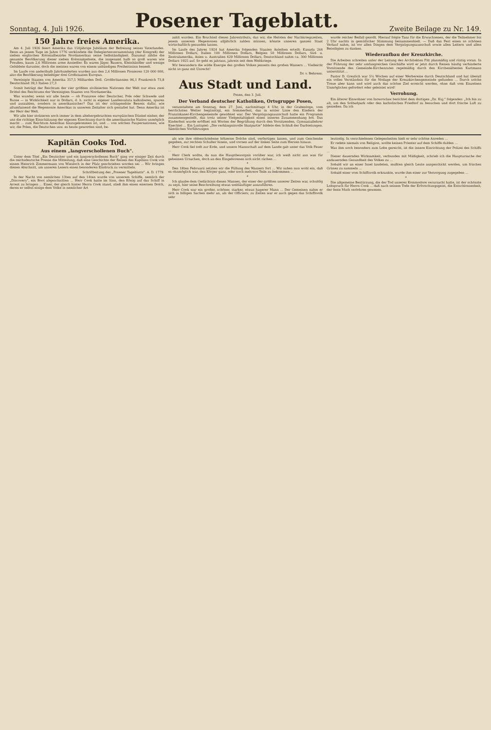Sonntag, 4. Juli 1926. Posener Tageblatt. Zweite Beilage zu Nr. 149.
150 Jahre freies Amerika.
Am 4. Juli 1926 feiert Amerika das 150jährige Jubiläum der Befreiung seines Vaterlandes. Denn an jenem Tage im Jahre 1776 verkündete die Delegiertenversammlung (der Kongreß) der sieben englischen Kolonialbezirke Nordamerikas seine Selbständigkeit. Dazumal zählte die gesamte Bevölkerung dieser sieben Kolonialgebiete, die insgesamt halb so groß waren wie Preußen, kaum 2,6 Millionen arme Ansiedler. Es waren Jäger, Bauern, Kleinhändler und wenige Gebildete darunter, doch die meisten waren von einem unbändigen Freiheitssinn beseelt.
Im Laufe von anderthalb Jahrhunderten wurden aus den 2,6 Millionen Pionieren 120 000 000, also die Bevölkerung beliebiger drei Großstaaten Europas.
Vereinigte Staaten von Amerika 357,5 Milliarden Doll. Großbritannien 96,1 Frankreich 73,8 Deutschland 39,3 Italien 27,3
Somit beträgt der Reichtum der vier größten zivilisierten Nationen der Welt nur etwa zwei Drittel des Reichtums der Vereinigten Staaten von Nordamerika.
Was wunder, wenn wir alle heute — ob Franzose oder Deutscher, Pole oder Schwede und Russe — in Wirklichkeit nur in Dollars, d. h. nicht in eigener Landesvaluta kalkulieren, sparen und auszahlen, sondern in amerikanischer? Das ist der schlagendste Beweis dafür, wie allumfassend die Hegemonie Amerikas in unserem Zeitalter sich gestaltet hat. Denn Amerika ist der Herr der Welt.
Wir alle hier stolzieren noch immer in dem altehergebrachten europäischen Dünkel einher, der uns die richtige Einschätzung der eigenen Knechtung durch die amerikanische Nation unmöglich macht ... zum Reichtum Amerikas hinzugekommen ist, und ... von solchen Paupernationen, wie wir, die Polen, die Deutschen usw. es heute geworden sind, be-
zahlt wurden. Ein Bruchteil dieses Jahrestributs, das wir, die Heloten der Nachkriegszeiten, jenem unserem Hegemonen alljährlich zahlen müssen, könnte unseren ganzen Staat wirtschaftlich gesunden lassen.
Im Laufe des Jahres 1924 hat Amerika folgenden Staaten Anleihen erteilt: Kanada 264 Millionen Dollars, Italien 100 Millionen Dollars, Belgien 50 Millionen Dollars, Süd- u. Zentralamerika, Asien u. Australien 429 Millionen Dollars, Deutschland nahm ca. 300 Millionen Dollars 1925 auf. So geht es jahraus, jahrein seit dem Weltkriege.
Wir bewundern die wilde Energie des großen Volkes jenseits des großen Wassers ... Vielleicht nicht so ganz mit Unrecht!
Dr. v. Behrens.
Aus Stadt und Land.
Posen, den 3. Juli.
Der Verband deutscher Katholiken, Ortsgruppe Posen,
veranstaltete am Sonntag, dem 27. Juni, nachmittags 4 Uhr, in der Grabenloge, vom herrlichsten Wetter begünstigt, ein Sommerfest, das in erster Linie den Kindern der Franziskaner-Kirchengemeinde gewidmet war. Der Vergnügungsausschuß hatte ein Programm zusammengestellt, das trotz seiner Vielgestaltigkeit einen inneren Zusammenhang bot. Das Kinderfest wurde eröffnet mit Worten der Begrüßung durch den Vorsitzenden, Gymnasiallehrer Knechtel ... Ein Lustspiel: „Die verhängnisvolle Skatpartie" bildete den Schluß der Darbietungen. Sämtlichen Vorführungen
wurde reicher Beifall gezollt. Hierauf folgte Tanz für die Erwachsenen, der die Teilnehmer bis 2 Uhr nachts in gemütlicher Stimmung beisammenhielt. — Daß das Fest einen so schönen Verlauf nahm, ist vor allen Dingen dem Vergnügungsausschuß sowie allen Leitern und allen Beteiligten zu danken.
Wiederaufbau der Kreuzkirche.
Die Arbeiten schreiten unter der Leitung des Architekten Pitt planmäßig und rüstig voran. In der Führung der sehr umfangreichen Geschäfte wird er jetzt durch Reisen häufig verhinderte Vorsitzende des Gemeinde-Kirchenrates regelmäßig durch den Kirchenältesten Kartmann unterstützt ...
Pastor D. Greulich war 5¼ Wochen auf einer Werbereise durch Deutschland und hat überall ein volles Verständnis für die Notlage der Kreuzkirchengemeinde gefunden ... Durch solche Treue aber kann und wird auch das schöne Ziel erreicht werden, ohne daß vom Einzelnen Unmögliches gefordert oder geleistet wird!
Verrohung.
Ein älterer Einwohner von Inowroclaw berichtet dem dortigen „Dz. Kuj." folgendes: „Ich bin zu alt, um den Solbadpark oder den katholischen Friedhof zu besuchen und dort frische Luft zu genießen. Da ich
Kapitän Cooks Tod.
Aus einem „langverschollenen Buch".
Unter dem Titel „Ein Deutscher und ein langverschollenes Buch" ging vor einiger Zeit durch die reichsdeutsche Presse die Mitteilung, daß eine Geschichte der Reisen des Kapitäns Cook von einem Heinrich Zimmermann von Wiesloch in der Pfalz geschrieben worden sei ... Wir bringen diesen Abschnitt, um unseren Lesern einen besonderen Eindruck zu vermitteln.
Schriftleitung des „Posener Tageblatts". A. D. 1779.
In der Nacht von nemlichen 13ten auf den 14ten wurde von unserem Schiffe, nemlich der „Discovery", ein Boot abgeschnitten ... Herr Cook hatte im Sinn, den König auf das Schiff in Arrest zu bringen ... Einer, der gleich hinter Herrn Cook stand, stieß ihm einen eisernen Dolch, deren er selbst einige dem Volke in nemlicher Art
als wie ihre obbeschriebene hölzerne Dolche sind, verfertigen lassen, und zum Geschenke gegeben, zur rechten Schulter hinein, und vornen auf der linken Seite zum Herzen hinaus.
Herr Cook fiel todt zur Erde, und unsere Mannschaft auf dem Lande gab unter das Volk Feuer ...
Herr Clerk wollte, da nun die Hauptbesorgnis vorüber war, ich weiß nicht aus was für geheimen Ursachen, doch an den Eingeborenen sich nicht rächen ...
*
Den 18ten Februarii setzten wir die Füllung des Wassers fort ... Wir sahen nun wohl ein, daß es ohnmöglich war, den Körper ganz, oder noch mehrere Teile zu bekommen ...
*
Ich glaube dem Gedächtnis dieses Mannes, der einer der größten unserer Zeiten war, schuldig zu seyn, hier seine Beschreibung etwas weitläuftiger auszuführen.
Herr Cook war ein großer, schöner, starker, etwas hagerer Mann ... Der Gemeinen nahm er sich in billigen Sachen mehr an, als der Officiers; zu Zeiten war er auch gegen das Schiffsvolk sehr
leutselig. In verschiedenen Gelegenheiten hielt er sehr schöne Anreden ...
Er redete niemals von Religion, wollte keinen Priester auf dem Schiffe dulden ...
Was ihm noch besonders zum Lobe gereicht, ist die innere Einrichtung der Polizei des Schiffs ...
Dieser dauernden Wirksamkeit, verbunden mit Mäßigkeit, schrieb ich die Hauptursache der andauernden Gesundheit des Volkes zu ...
Sobald wir an einer Insel landeten, mußten gleich Leute ausgeschickt werden, um frisches Grünes zu sammeln ...
Sobald einer vom Schiffsvolk erkrankte, wurde ihm einer zur Versorgung zugegeben ...
*
Die allgemeine Bestürzung, die der Tod unseres Kommodore verursacht hatte, ist der schönste Lobspruch für Herrn Cook ... daß nach seinem Tode der Erforschungsgeist, die Entschlossenheit, der feste Muth verlohren gewesen.